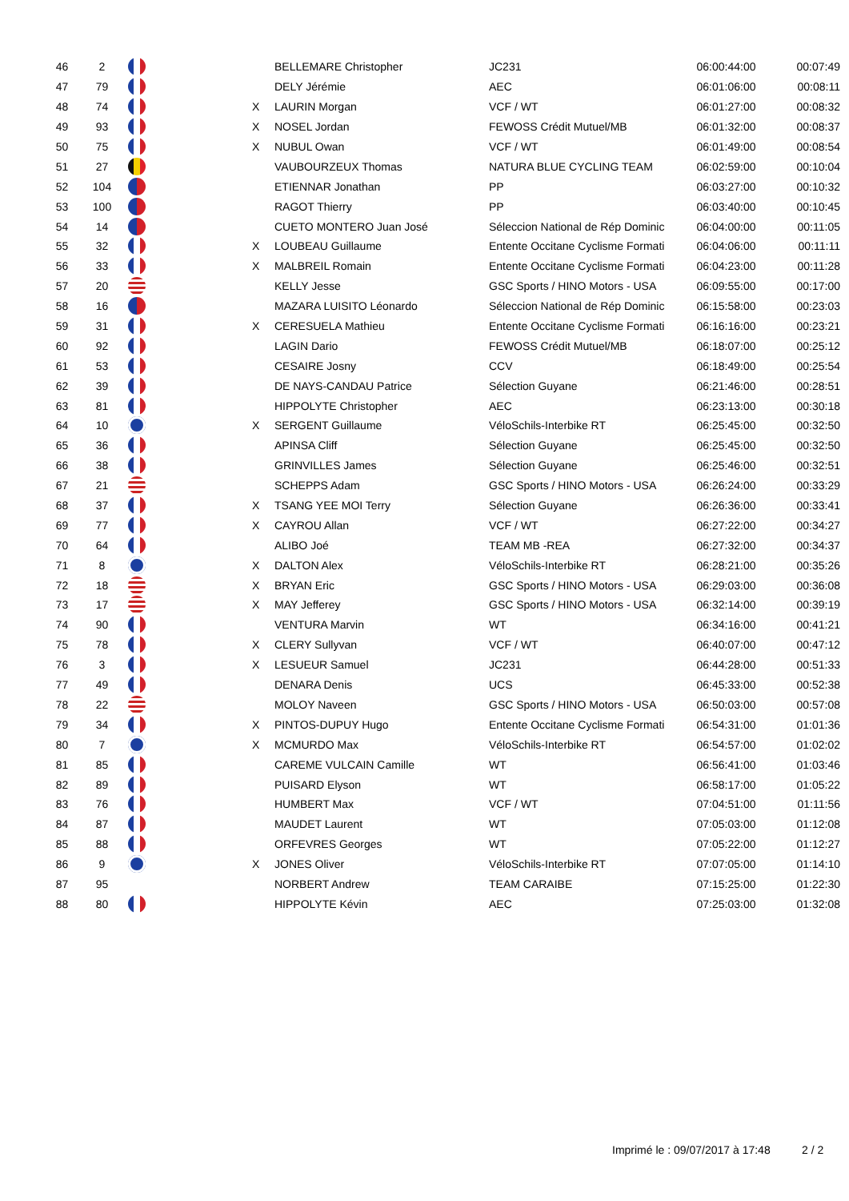| 46 | 2 | | | BELLEMARE Christopher | JC231 | 06:00:44:00 | 00:07:49 |
| 47 | 79 | | | DELY Jérémie | AEC | 06:01:06:00 | 00:08:11 |
| 48 | 74 | | X | LAURIN Morgan | VCF / WT | 06:01:27:00 | 00:08:32 |
| 49 | 93 | | X | NOSEL Jordan | FEWOSS Crédit Mutuel/MB | 06:01:32:00 | 00:08:37 |
| 50 | 75 | | X | NUBUL Owan | VCF / WT | 06:01:49:00 | 00:08:54 |
| 51 | 27 | | | VAUBOURZEUX Thomas | NATURA BLUE CYCLING TEAM | 06:02:59:00 | 00:10:04 |
| 52 | 104 | | | ETIENNAR Jonathan | PP | 06:03:27:00 | 00:10:32 |
| 53 | 100 | | | RAGOT Thierry | PP | 06:03:40:00 | 00:10:45 |
| 54 | 14 | | | CUETO MONTERO Juan José | Séleccion National de Rép Dominic | 06:04:00:00 | 00:11:05 |
| 55 | 32 | | X | LOUBEAU Guillaume | Entente Occitane Cyclisme Formati | 06:04:06:00 | 00:11:11 |
| 56 | 33 | | X | MALBREIL Romain | Entente Occitane Cyclisme Formati | 06:04:23:00 | 00:11:28 |
| 57 | 20 | | | KELLY Jesse | GSC Sports / HINO Motors - USA | 06:09:55:00 | 00:17:00 |
| 58 | 16 | | | MAZARA LUISITO Léonardo | Séleccion National de Rép Dominic | 06:15:58:00 | 00:23:03 |
| 59 | 31 | | X | CERESUELA Mathieu | Entente Occitane Cyclisme Formati | 06:16:16:00 | 00:23:21 |
| 60 | 92 | | | LAGIN Dario | FEWOSS Crédit Mutuel/MB | 06:18:07:00 | 00:25:12 |
| 61 | 53 | | | CESAIRE Josny | CCV | 06:18:49:00 | 00:25:54 |
| 62 | 39 | | | DE NAYS-CANDAU Patrice | Sélection Guyane | 06:21:46:00 | 00:28:51 |
| 63 | 81 | | | HIPPOLYTE Christopher | AEC | 06:23:13:00 | 00:30:18 |
| 64 | 10 | | X | SERGENT Guillaume | VéloSchils-Interbike RT | 06:25:45:00 | 00:32:50 |
| 65 | 36 | | | APINSA Cliff | Sélection Guyane | 06:25:45:00 | 00:32:50 |
| 66 | 38 | | | GRINVILLES James | Sélection Guyane | 06:25:46:00 | 00:32:51 |
| 67 | 21 | | | SCHEPPS Adam | GSC Sports / HINO Motors - USA | 06:26:24:00 | 00:33:29 |
| 68 | 37 | | X | TSANG YEE MOI Terry | Sélection Guyane | 06:26:36:00 | 00:33:41 |
| 69 | 77 | | X | CAYROU Allan | VCF / WT | 06:27:22:00 | 00:34:27 |
| 70 | 64 | | | ALIBO Joé | TEAM MB -REA | 06:27:32:00 | 00:34:37 |
| 71 | 8 | | X | DALTON Alex | VéloSchils-Interbike RT | 06:28:21:00 | 00:35:26 |
| 72 | 18 | | X | BRYAN Eric | GSC Sports / HINO Motors - USA | 06:29:03:00 | 00:36:08 |
| 73 | 17 | | X | MAY Jefferey | GSC Sports / HINO Motors - USA | 06:32:14:00 | 00:39:19 |
| 74 | 90 | | | VENTURA Marvin | WT | 06:34:16:00 | 00:41:21 |
| 75 | 78 | | X | CLERY Sullyvan | VCF / WT | 06:40:07:00 | 00:47:12 |
| 76 | 3 | | X | LESUEUR Samuel | JC231 | 06:44:28:00 | 00:51:33 |
| 77 | 49 | | | DENARA Denis | UCS | 06:45:33:00 | 00:52:38 |
| 78 | 22 | | | MOLOY Naveen | GSC Sports / HINO Motors - USA | 06:50:03:00 | 00:57:08 |
| 79 | 34 | | X | PINTOS-DUPUY Hugo | Entente Occitane Cyclisme Formati | 06:54:31:00 | 01:01:36 |
| 80 | 7 | | X | MCMURDO Max | VéloSchils-Interbike RT | 06:54:57:00 | 01:02:02 |
| 81 | 85 | | | CAREME VULCAIN Camille | WT | 06:56:41:00 | 01:03:46 |
| 82 | 89 | | | PUISARD Elyson | WT | 06:58:17:00 | 01:05:22 |
| 83 | 76 | | | HUMBERT Max | VCF / WT | 07:04:51:00 | 01:11:56 |
| 84 | 87 | | | MAUDET Laurent | WT | 07:05:03:00 | 01:12:08 |
| 85 | 88 | | | ORFEVRES Georges | WT | 07:05:22:00 | 01:12:27 |
| 86 | 9 | | X | JONES Oliver | VéloSchils-Interbike RT | 07:07:05:00 | 01:14:10 |
| 87 | 95 | | | NORBERT Andrew | TEAM CARAIBE | 07:15:25:00 | 01:22:30 |
| 88 | 80 | | | HIPPOLYTE Kévin | AEC | 07:25:03:00 | 01:32:08 |
Imprimé le : 09/07/2017 à 17:48
2 / 2